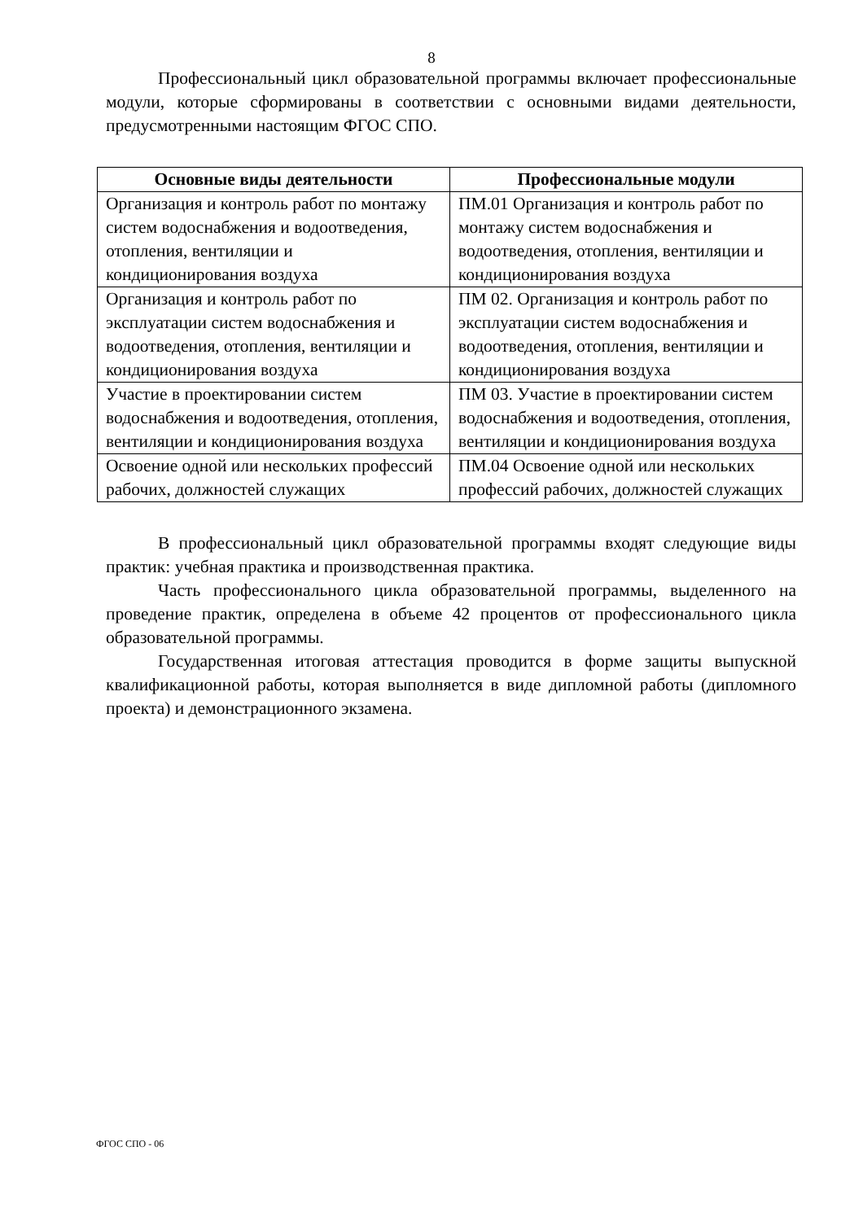8
Профессиональный цикл образовательной программы включает профессиональные модули, которые сформированы в соответствии с основными видами деятельности, предусмотренными настоящим ФГОС СПО.
| Основные виды деятельности | Профессиональные модули |
| --- | --- |
| Организация и контроль работ по монтажу систем водоснабжения и водоотведения, отопления, вентиляции и кондиционирования воздуха | ПМ.01 Организация и контроль работ по монтажу систем водоснабжения и водоотведения, отопления, вентиляции и кондиционирования воздуха |
| Организация и контроль работ по эксплуатации систем водоснабжения и водоотведения, отопления, вентиляции и кондиционирования воздуха | ПМ 02. Организация и контроль работ по эксплуатации систем водоснабжения и водоотведения, отопления, вентиляции и кондиционирования воздуха |
| Участие в проектировании систем водоснабжения и водоотведения, отопления, вентиляции и кондиционирования воздуха | ПМ 03. Участие в проектировании систем водоснабжения и водоотведения, отопления, вентиляции и кондиционирования воздуха |
| Освоение одной или нескольких профессий рабочих, должностей служащих | ПМ.04 Освоение одной или нескольких профессий рабочих, должностей служащих |
В профессиональный цикл образовательной программы входят следующие виды практик: учебная практика и производственная практика.
Часть профессионального цикла образовательной программы, выделенного на проведение практик, определена в объеме 42 процентов от профессионального цикла образовательной программы.
Государственная итоговая аттестация проводится в форме защиты выпускной квалификационной работы, которая выполняется в виде дипломной работы (дипломного проекта) и демонстрационного экзамена.
ФГОС СПО - 06